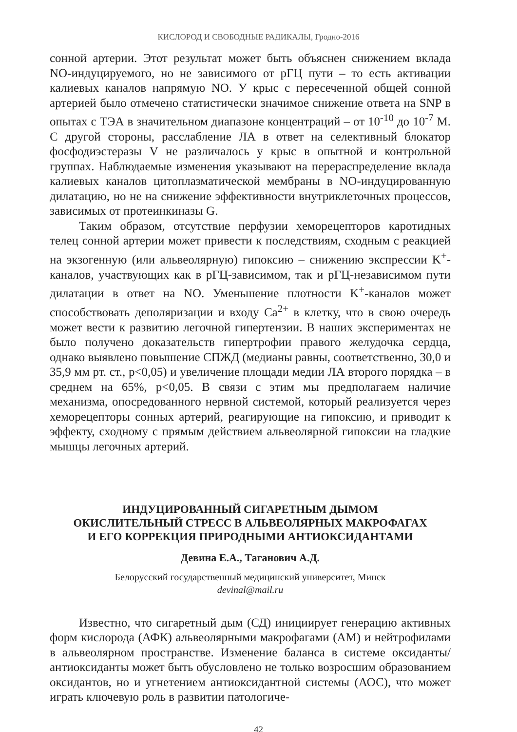КИСЛОРОД И СВОБОДНЫЕ РАДИКАЛЫ, Гродно-2016
сонной артерии. Этот результат может быть объяснен снижением вклада NO-индуцируемого, но не зависимого от рГЦ пути – то есть активации калиевых каналов напрямую NO. У крыс с пересеченной общей сонной артерией было отмечено статистически значимое снижение ответа на SNP в опытах с ТЭА в значительном диапазоне концентраций – от 10<sup>-10</sup> до 10<sup>-7</sup> М. С другой стороны, расслабление ЛА в ответ на селективный блокатор фосфодиэстеразы V не различалось у крыс в опытной и контрольной группах. Наблюдаемые изменения указывают на перераспределение вклада калиевых каналов цитоплазматической мембраны в NO-индуцированную дилатацию, но не на снижение эффективности внутриклеточных процессов, зависимых от протеинкиназы G.
Таким образом, отсутствие перфузии хеморецепторов каротидных телец сонной артерии может привести к последствиям, сходным с реакцией на экзогенную (или альвеолярную) гипоксию – снижению экспрессии K<sup>+</sup>-каналов, участвующих как в рГЦ-зависимом, так и рГЦ-независимом пути дилатации в ответ на NO. Уменьшение плотности K<sup>+</sup>-каналов может способствовать деполяризации и входу Ca<sup>2+</sup> в клетку, что в свою очередь может вести к развитию легочной гипертензии. В наших экспериментах не было получено доказательств гипертрофии правого желудочка сердца, однако выявлено повышение СПЖД (медианы равны, соответственно, 30,0 и 35,9 мм рт. ст., p<0,05) и увеличение площади медии ЛА второго порядка – в среднем на 65%, p<0,05. В связи с этим мы предполагаем наличие механизма, опосредованного нервной системой, который реализуется через хеморецепторы сонных артерий, реагирующие на гипоксию, и приводит к эффекту, сходному с прямым действием альвеолярной гипоксии на гладкие мышцы легочных артерий.
ИНДУЦИРОВАННЫЙ СИГАРЕТНЫМ ДЫМОМ
ОКИСЛИТЕЛЬНЫЙ СТРЕСС В АЛЬВЕОЛЯРНЫХ МАКРОФАГАХ
И ЕГО КОРРЕКЦИЯ ПРИРОДНЫМИ АНТИОКСИДАНТАМИ
Девина Е.А., Таганович А.Д.
Белорусский государственный медицинский университет, Минск
devinal@mail.ru
Известно, что сигаретный дым (СД) инициирует генерацию активных форм кислорода (АФК) альвеолярными макрофагами (АМ) и нейтрофилами в альвеолярном пространстве. Изменение баланса в системе оксиданты/антиоксиданты может быть обусловлено не только возросшим образованием оксидантов, но и угнетением антиоксидантной системы (АОС), что может играть ключевую роль в развитии патологиче-
42